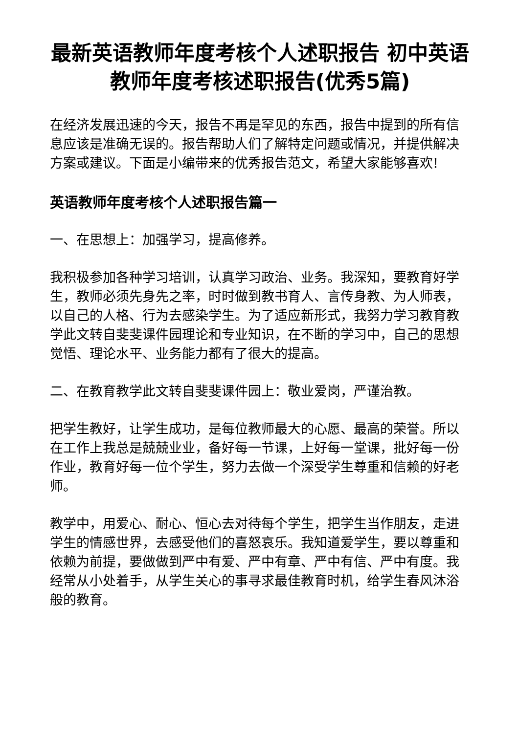最新英语教师年度考核个人述职报告 初中英语教师年度考核述职报告(优秀5篇)
在经济发展迅速的今天，报告不再是罕见的东西，报告中提到的所有信息应该是准确无误的。报告帮助人们了解特定问题或情况，并提供解决方案或建议。下面是小编带来的优秀报告范文，希望大家能够喜欢!
英语教师年度考核个人述职报告篇一
一、在思想上：加强学习，提高修养。
我积极参加各种学习培训，认真学习政治、业务。我深知，要教育好学生，教师必须先身先之率，时时做到教书育人、言传身教、为人师表，以自己的人格、行为去感染学生。为了适应新形式，我努力学习教育教学此文转自斐斐课件园理论和专业知识，在不断的学习中，自己的思想觉悟、理论水平、业务能力都有了很大的提高。
二、在教育教学此文转自斐斐课件园上：敬业爱岗，严谨治教。
把学生教好，让学生成功，是每位教师最大的心愿、最高的荣誉。所以在工作上我总是兢兢业业，备好每一节课，上好每一堂课，批好每一份作业，教育好每一位个学生，努力去做一个深受学生尊重和信赖的好老师。
教学中，用爱心、耐心、恒心去对待每个学生，把学生当作朋友，走进学生的情感世界，去感受他们的喜怒哀乐。我知道爱学生，要以尊重和依赖为前提，要做做到严中有爱、严中有章、严中有信、严中有度。我经常从小处着手，从学生关心的事寻求最佳教育时机，给学生春风沐浴般的教育。